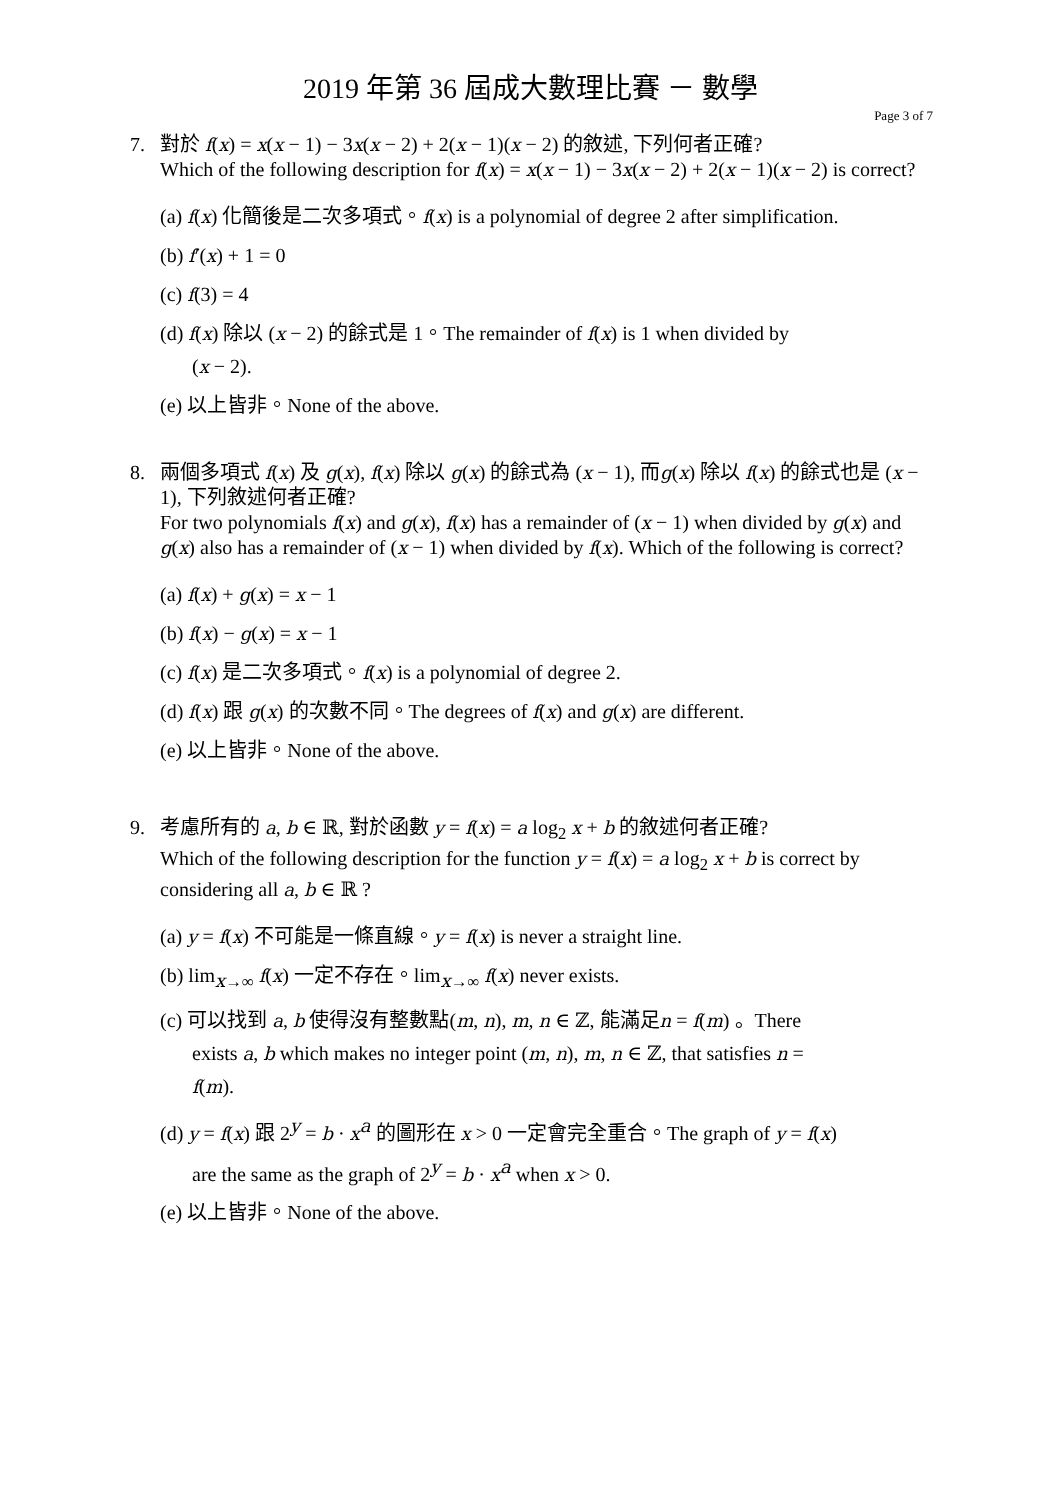2019 年第 36 屆成大數理比賽 － 數學
Page 3 of 7
7. 對於 f(x) = x(x − 1) − 3x(x − 2) + 2(x − 1)(x − 2) 的敘述, 下列何者正確?
Which of the following description for f(x) = x(x − 1) − 3x(x − 2) + 2(x − 1)(x − 2) is correct?
(a) f(x) 化簡後是二次多項式。f(x) is a polynomial of degree 2 after simplification.
(b) f′(x) + 1 = 0
(c) f(3) = 4
(d) f(x) 除以 (x − 2) 的餘式是 1。The remainder of f(x) is 1 when divided by
(x − 2).
(e) 以上皆非。None of the above.
8. 兩個多項式 f(x) 及 g(x), f(x) 除以 g(x) 的餘式為 (x − 1), 而g(x) 除以 f(x) 的餘式也是 (x − 1), 下列敘述何者正確?
For two polynomials f(x) and g(x), f(x) has a remainder of (x − 1) when divided by g(x) and g(x) also has a remainder of (x − 1) when divided by f(x). Which of the following is correct?
(a) f(x) + g(x) = x − 1
(b) f(x) − g(x) = x − 1
(c) f(x) 是二次多項式。f(x) is a polynomial of degree 2.
(d) f(x) 跟 g(x) 的次數不同。The degrees of f(x) and g(x) are different.
(e) 以上皆非。None of the above.
9. 考慮所有的 a, b ∈ ℝ, 對於函數 y = f(x) = a log<sub>2</sub> x + b 的敘述何者正確?
Which of the following description for the function y = f(x) = a log<sub>2</sub> x + b is correct by considering all a, b ∈ ℝ ?
(a) y = f(x) 不可能是一條直線。y = f(x) is never a straight line.
(b) lim<sub>x→∞</sub> f(x) 一定不存在。lim<sub>x→∞</sub> f(x) never exists.
(c) 可以找到 a, b 使得沒有整數點(m, n), m, n ∈ ℤ, 能滿足n = f(m) 。There
exists a, b which makes no integer point (m, n), m, n ∈ ℤ, that satisfies n =
f(m).
(d) y = f(x) 跟 2<sup>y</sup> = b · x<sup>a</sup> 的圖形在 x > 0 一定會完全重合。The graph of y = f(x)
are the same as the graph of 2<sup>y</sup> = b · x<sup>a</sup> when x > 0.
(e) 以上皆非。None of the above.